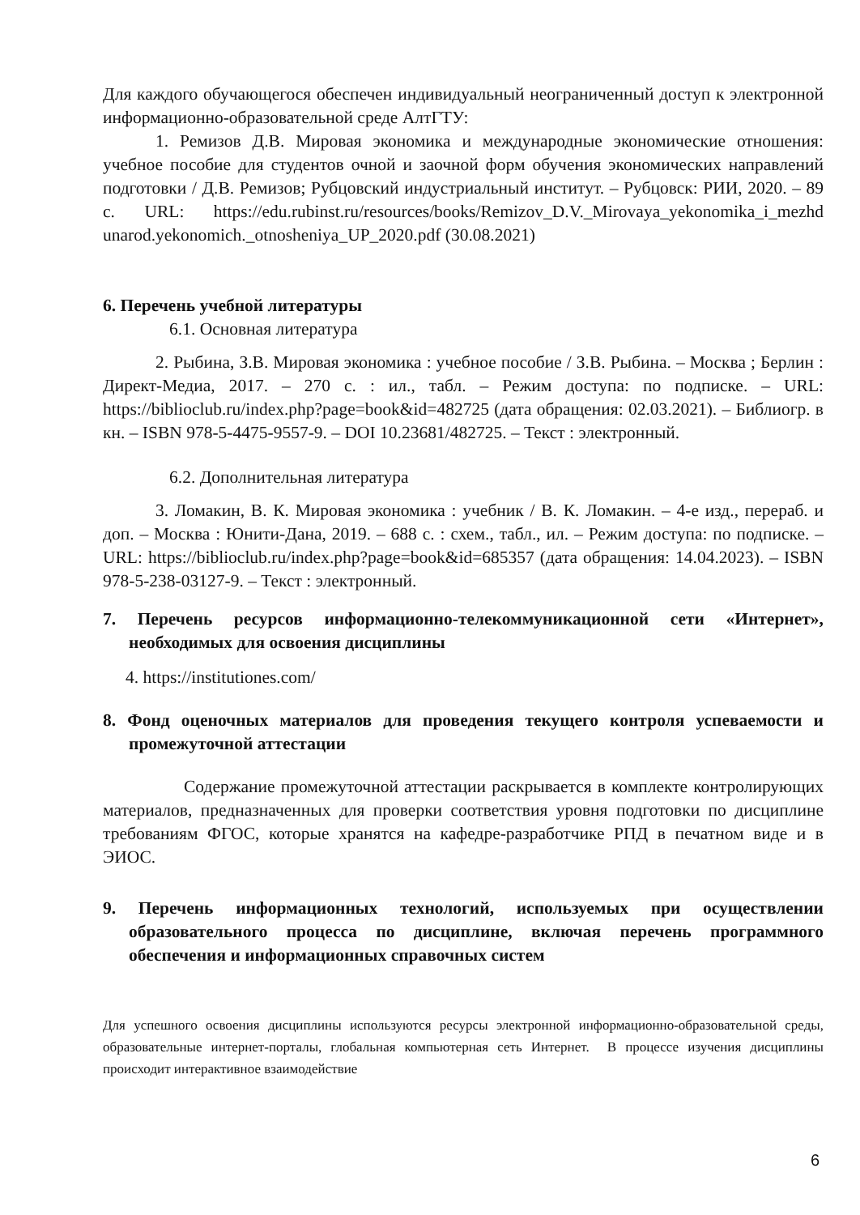Для каждого обучающегося обеспечен индивидуальный неограниченный доступ к электронной информационно-образовательной среде АлтГТУ:
1. Ремизов Д.В. Мировая экономика и международные экономические отношения: учебное пособие для студентов очной и заочной форм обучения экономических направлений подготовки / Д.В. Ремизов; Рубцовский индустриальный институт. – Рубцовск: РИИ, 2020. – 89 с. URL: https://edu.rubinst.ru/resources/books/Remizov_D.V._Mirovaya_yekonomika_i_mezhd unarod.yekonomich._otnosheniya_UP_2020.pdf (30.08.2021)
6. Перечень учебной литературы
6.1. Основная литература
2. Рыбина, З.В. Мировая экономика : учебное пособие / З.В. Рыбина. – Москва ; Берлин : Директ-Медиа, 2017. – 270 с. : ил., табл. – Режим доступа: по подписке. – URL: https://biblioclub.ru/index.php?page=book&id=482725 (дата обращения: 02.03.2021). – Библиогр. в кн. – ISBN 978-5-4475-9557-9. – DOI 10.23681/482725. – Текст : электронный.
6.2. Дополнительная литература
3. Ломакин, В. К. Мировая экономика : учебник / В. К. Ломакин. – 4-е изд., перераб. и доп. – Москва : Юнити-Дана, 2019. – 688 с. : схем., табл., ил. – Режим доступа: по подписке. – URL: https://biblioclub.ru/index.php?page=book&id=685357 (дата обращения: 14.04.2023). – ISBN 978-5-238-03127-9. – Текст : электронный.
7. Перечень ресурсов информационно-телекоммуникационной сети «Интернет», необходимых для освоения дисциплины
4. https://institutiones.com/
8. Фонд оценочных материалов для проведения текущего контроля успеваемости и промежуточной аттестации
Содержание промежуточной аттестации раскрывается в комплекте контролирующих материалов, предназначенных для проверки соответствия уровня подготовки по дисциплине требованиям ФГОС, которые хранятся на кафедре-разработчике РПД в печатном виде и в ЭИОС.
9. Перечень информационных технологий, используемых при осуществлении образовательного процесса по дисциплине, включая перечень программного обеспечения и информационных справочных систем
Для успешного освоения дисциплины используются ресурсы электронной информационно-образовательной среды, образовательные интернет-порталы, глобальная компьютерная сеть Интернет. В процессе изучения дисциплины происходит интерактивное взаимодействие
6